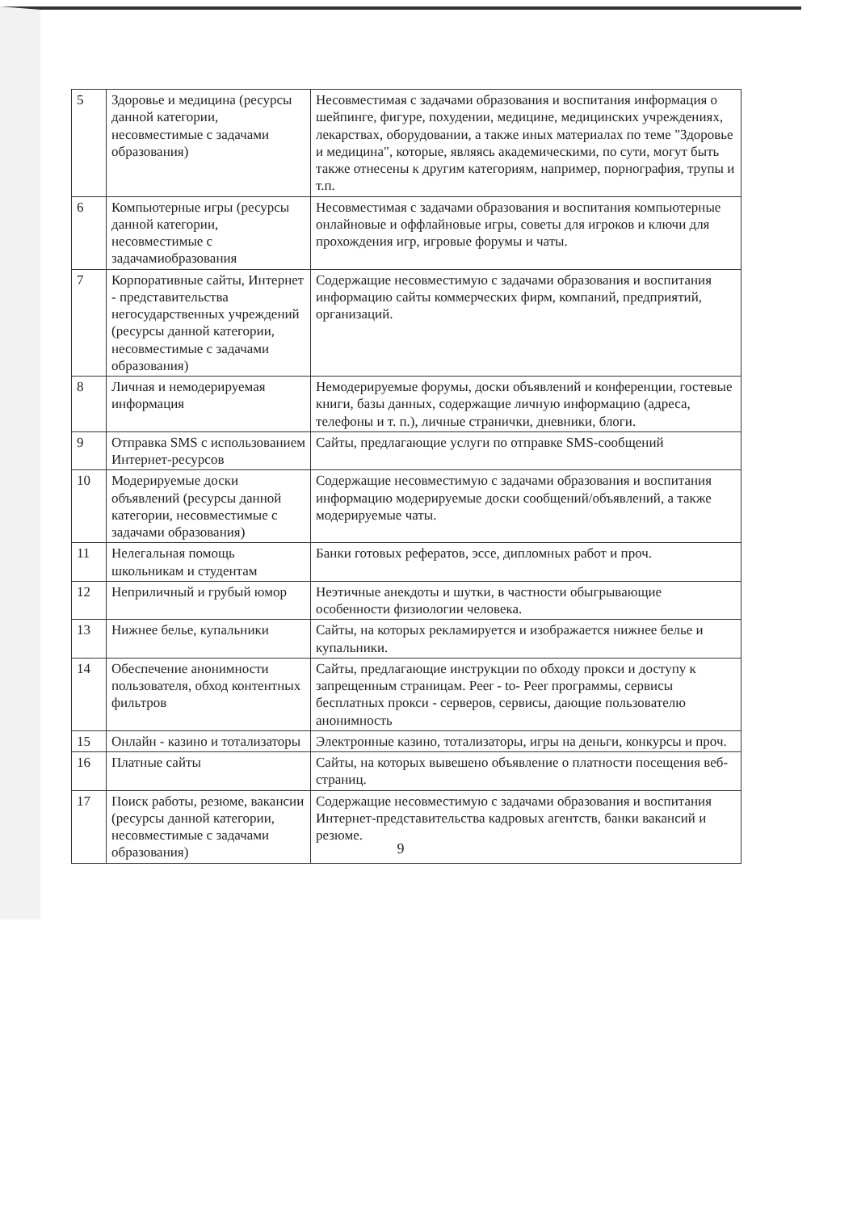| 5 | Здоровье и медицина (ресурсы данной категории, несовместимые с задачами образования) | Несовместимая с задачами образования и воспитания информация о шейпинге, фигуре, похудении, медицине, медицинских учреждениях, лекарствах, оборудовании, а также иных материалах по теме "Здоровье и медицина", которые, являясь академическими, по сути, могут быть также отнесены к другим категориям, например, порнография, трупы и т.п. |
| 6 | Компьютерные игры (ресурсы данной категории, несовместимые с задачамиобразования | Несовместимая с задачами образования и воспитания компьютерные онлайновые и оффлайновые игры, советы для игроков и ключи для прохождения игр, игровые форумы и чаты. |
| 7 | Корпоративные сайты, Интернет - представительства негосударственных учреждений (ресурсы данной категории, несовместимые с задачами образования) | Содержащие несовместимую с задачами образования и воспитания информацию сайты коммерческих фирм, компаний, предприятий, организаций. |
| 8 | Личная и немодерируемая информация | Немодерируемые форумы, доски объявлений и конференции, гостевые книги, базы данных, содержащие личную информацию (адреса, телефоны и т. п.), личные странички, дневники, блоги. |
| 9 | Отправка SMS с использованием Интернет-ресурсов | Сайты, предлагающие услуги по отправке SMS-сообщений |
| 10 | Модерируемые доски объявлений (ресурсы данной категории, несовместимые с задачами образования) | Содержащие несовместимую с задачами образования и воспитания информацию модерируемые доски сообщений/объявлений, а также модерируемые чаты. |
| 11 | Нелегальная помощь школьникам и студентам | Банки готовых рефератов, эссе, дипломных работ и проч. |
| 12 | Неприличный и грубый юмор | Неэтичные анекдоты и шутки, в частности обыгрывающие особенности физиологии человека. |
| 13 | Нижнее белье, купальники | Сайты, на которых рекламируется и изображается нижнее белье и купальники. |
| 14 | Обеспечение анонимности пользователя, обход контентных фильтров | Сайты, предлагающие инструкции по обходу прокси и доступу к запрещенным страницам. Peer - to- Peer программы, сервисы бесплатных прокси - серверов, сервисы, дающие пользователю анонимность |
| 15 | Онлайн - казино и тотализаторы | Электронные казино, тотализаторы, игры на деньги, конкурсы и проч. |
| 16 | Платные сайты | Сайты, на которых вывешено объявление о платности посещения веб-страниц. |
| 17 | Поиск работы, резюме, вакансии (ресурсы данной категории, несовместимые с задачами образования) | Содержащие несовместимую с задачами образования и воспитания Интернет-представительства кадровых агентств, банки вакансий и резюме. |
9